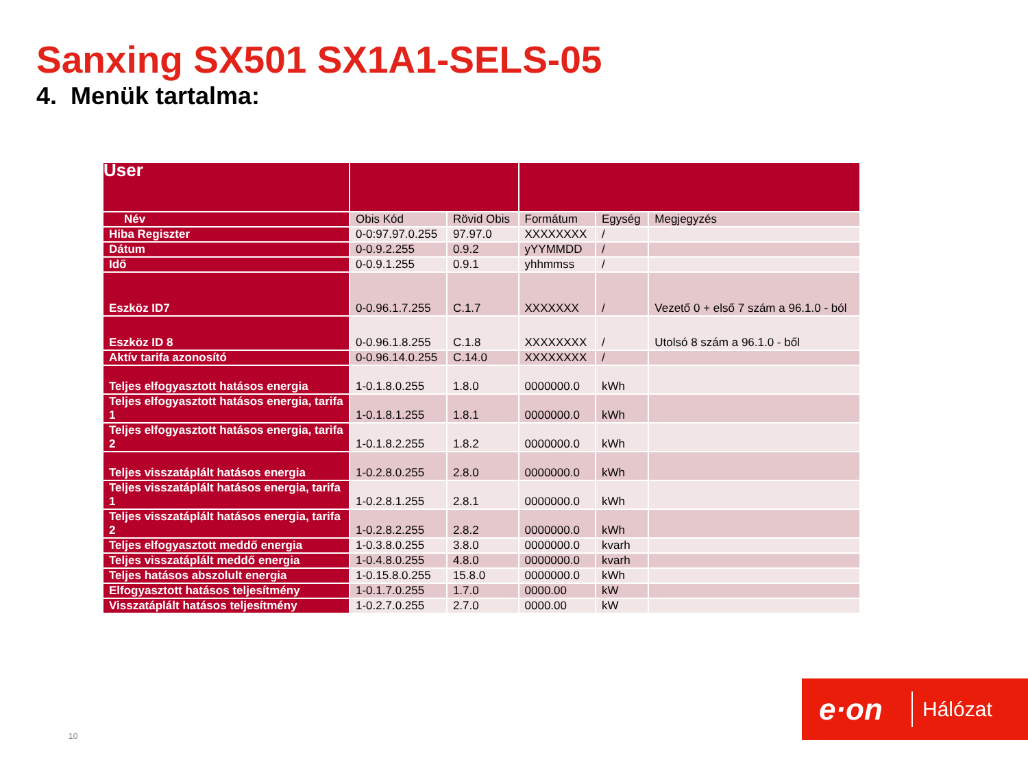Sanxing SX501 SX1A1-SELS-05
4. Menük tartalma:
| User | | | | | |
| Név | Obis Kód | Rövid Obis | Formátum | Egység | Megjegyzés |
| Hiba Regiszter | 0-0:97.97.0.255 | 97.97.0 | XXXXXXXX | / | |
| Dátum | 0-0.9.2.255 | 0.9.2 | yYYMMDD | / | |
| Idő | 0-0.9.1.255 | 0.9.1 | yhhmmss | / | |
| Eszköz ID7 | 0-0.96.1.7.255 | C.1.7 | XXXXXXX | / | Vezető 0 + első 7 szám a 96.1.0 - ból |
| Eszköz ID 8 | 0-0.96.1.8.255 | C.1.8 | XXXXXXXX | / | Utolsó 8 szám a 96.1.0 - ből |
| Aktív tarifa azonosító | 0-0.96.14.0.255 | C.14.0 | XXXXXXXX | / | |
| Teljes elfogyasztott hatásos energia | 1-0.1.8.0.255 | 1.8.0 | 0000000.0 | kWh | |
| Teljes elfogyasztott hatásos energia, tarifa 1 | 1-0.1.8.1.255 | 1.8.1 | 0000000.0 | kWh | |
| Teljes elfogyasztott hatásos energia, tarifa 2 | 1-0.1.8.2.255 | 1.8.2 | 0000000.0 | kWh | |
| Teljes visszatáplált hatásos energia | 1-0.2.8.0.255 | 2.8.0 | 0000000.0 | kWh | |
| Teljes visszatáplált hatásos energia, tarifa 1 | 1-0.2.8.1.255 | 2.8.1 | 0000000.0 | kWh | |
| Teljes visszatáplált hatásos energia, tarifa 2 | 1-0.2.8.2.255 | 2.8.2 | 0000000.0 | kWh | |
| Teljes elfogyasztott meddő energia | 1-0.3.8.0.255 | 3.8.0 | 0000000.0 | kvarh | |
| Teljes visszatáplált meddő energia | 1-0.4.8.0.255 | 4.8.0 | 0000000.0 | kvarh | |
| Teljes hatásos abszolult energia | 1-0.15.8.0.255 | 15.8.0 | 0000000.0 | kWh | |
| Elfogyasztott hatásos teljesítmény | 1-0.1.7.0.255 | 1.7.0 | 0000.00 | kW | |
| Visszatáplált hatásos teljesítmény | 1-0.2.7.0.255 | 2.7.0 | 0000.00 | kW | |
10
e·on
Hálózat